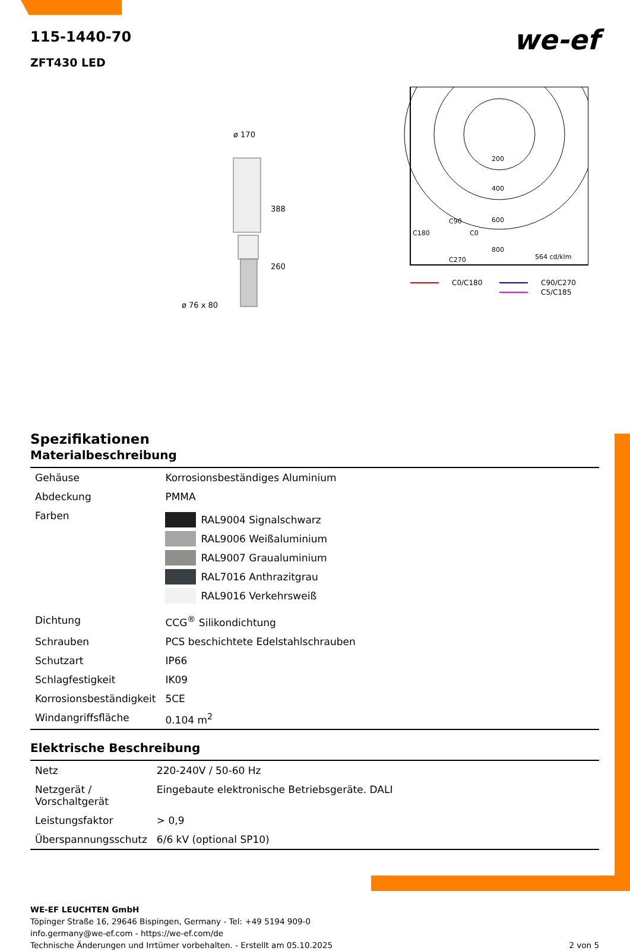we-ef
115-1440-70
ZFT430 LED
ø 170
388
260
ø 76 x 80
200
400
600
800
564 cd/klm
C180
C0
C90
C270
C0/C180
C90/C270
C5/C185
Spezifikationen
Materialbeschreibung
| Gehäuse | Korrosionsbeständiges Aluminium |
| Abdeckung | PMMA |
| Farben | RAL9004 Signalschwarz RAL9006 Weißaluminium RAL9007 Graualuminium RAL7016 Anthrazitgrau RAL9016 Verkehrsweiß |
| Dichtung | CCG<sup>®</sup> Silikondichtung |
| Schrauben | PCS beschichtete Edelstahlschrauben |
| Schutzart | IP66 |
| Schlagfestigkeit | IK09 |
| Korrosionsbeständigkeit | 5CE |
| Windangriffsfläche | 0.104 m<sup>2</sup> |
Elektrische Beschreibung
| Netz | 220-240V / 50-60 Hz |
| Netzgerät / Vorschaltgerät | Eingebaute elektronische Betriebsgeräte. DALI |
| Leistungsfaktor | > 0,9 |
| Überspannungsschutz | 6/6 kV (optional SP10) |
WE-EF LEUCHTEN GmbH
Töpinger Straße 16, 29646 Bispingen, Germany - Tel: +49 5194 909-0
info.germany@we-ef.com - https://we-ef.com/de
Technische Änderungen und Irrtümer vorbehalten. - Erstellt am 05.10.2025 2 von 5